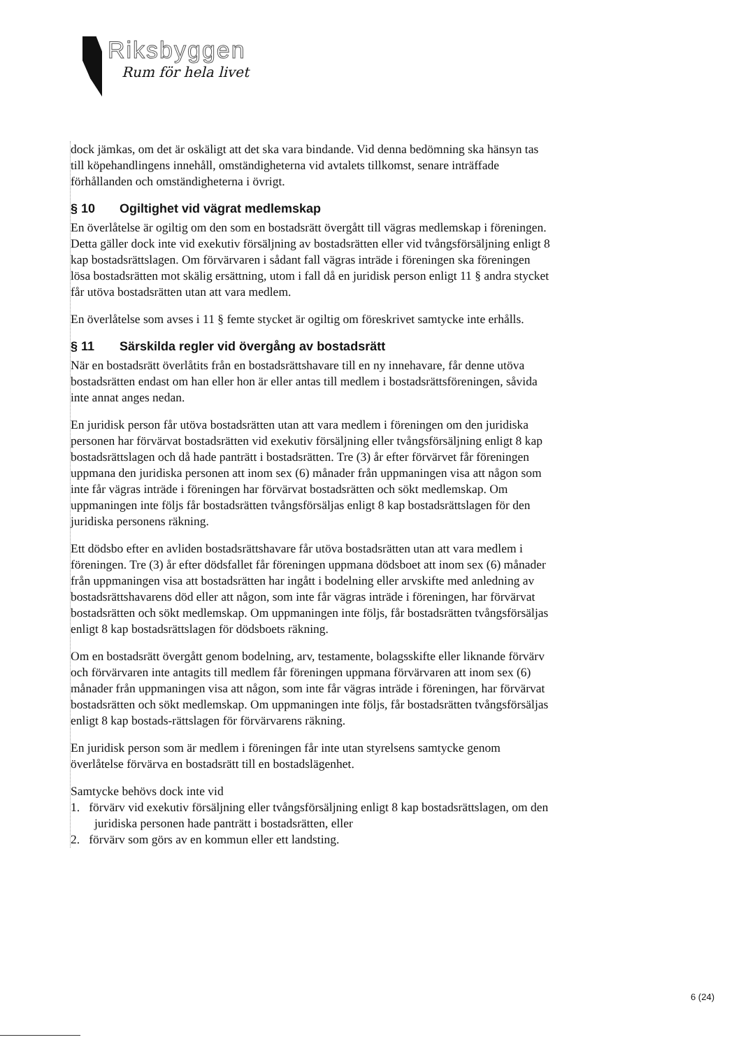Riksbyggen
Rum för hela livet
dock jämkas, om det är oskäligt att det ska vara bindande. Vid denna bedömning ska hänsyn tas till köpehandlingens innehåll, omständigheterna vid avtalets tillkomst, senare inträffade förhållanden och omständigheterna i övrigt.
§ 10 Ogiltighet vid vägrat medlemskap
En överlåtelse är ogiltig om den som en bostadsrätt övergått till vägras medlemskap i föreningen. Detta gäller dock inte vid exekutiv försäljning av bostadsrätten eller vid tvångsförsäljning enligt 8 kap bostadsrättslagen. Om förvärvaren i sådant fall vägras inträde i föreningen ska föreningen lösa bostadsrätten mot skälig ersättning, utom i fall då en juridisk person enligt 11 § andra stycket får utöva bostadsrätten utan att vara medlem.
En överlåtelse som avses i 11 § femte stycket är ogiltig om föreskrivet samtycke inte erhålls.
§ 11 Särskilda regler vid övergång av bostadsrätt
När en bostadsrätt överlåtits från en bostadsrättshavare till en ny innehavare, får denne utöva bostadsrätten endast om han eller hon är eller antas till medlem i bostadsrättsföreningen, såvida inte annat anges nedan.
En juridisk person får utöva bostadsrätten utan att vara medlem i föreningen om den juridiska personen har förvärvat bostadsrätten vid exekutiv försäljning eller tvångsförsäljning enligt 8 kap bostadsrättslagen och då hade panträtt i bostadsrätten. Tre (3) år efter förvärvet får föreningen uppmana den juridiska personen att inom sex (6) månader från uppmaningen visa att någon som inte får vägras inträde i föreningen har förvärvat bostadsrätten och sökt medlemskap. Om uppmaningen inte följs får bostadsrätten tvångsförsäljas enligt 8 kap bostadsrättslagen för den juridiska personens räkning.
Ett dödsbo efter en avliden bostadsrättshavare får utöva bostadsrätten utan att vara medlem i föreningen. Tre (3) år efter dödsfallet får föreningen uppmana dödsboet att inom sex (6) månader från uppmaningen visa att bostadsrätten har ingått i bodelning eller arvskifte med anledning av bostadsrättshavarens död eller att någon, som inte får vägras inträde i föreningen, har förvärvat bostadsrätten och sökt medlemskap. Om uppmaningen inte följs, får bostadsrätten tvångsförsäljas enligt 8 kap bostadsrättslagen för dödsboets räkning.
Om en bostadsrätt övergått genom bodelning, arv, testamente, bolagsskifte eller liknande förvärv och förvärvaren inte antagits till medlem får föreningen uppmana förvärvaren att inom sex (6) månader från uppmaningen visa att någon, som inte får vägras inträde i föreningen, har förvärvat bostadsrätten och sökt medlemskap. Om uppmaningen inte följs, får bostadsrätten tvångsförsäljas enligt 8 kap bostads-rättslagen för förvärvarens räkning.
En juridisk person som är medlem i föreningen får inte utan styrelsens samtycke genom överlåtelse förvärva en bostadsrätt till en bostadslägenhet.
Samtycke behövs dock inte vid
1. förvärv vid exekutiv försäljning eller tvångsförsäljning enligt 8 kap bostadsrättslagen, om den juridiska personen hade panträtt i bostadsrätten, eller
2. förvärv som görs av en kommun eller ett landsting.
6 (24)